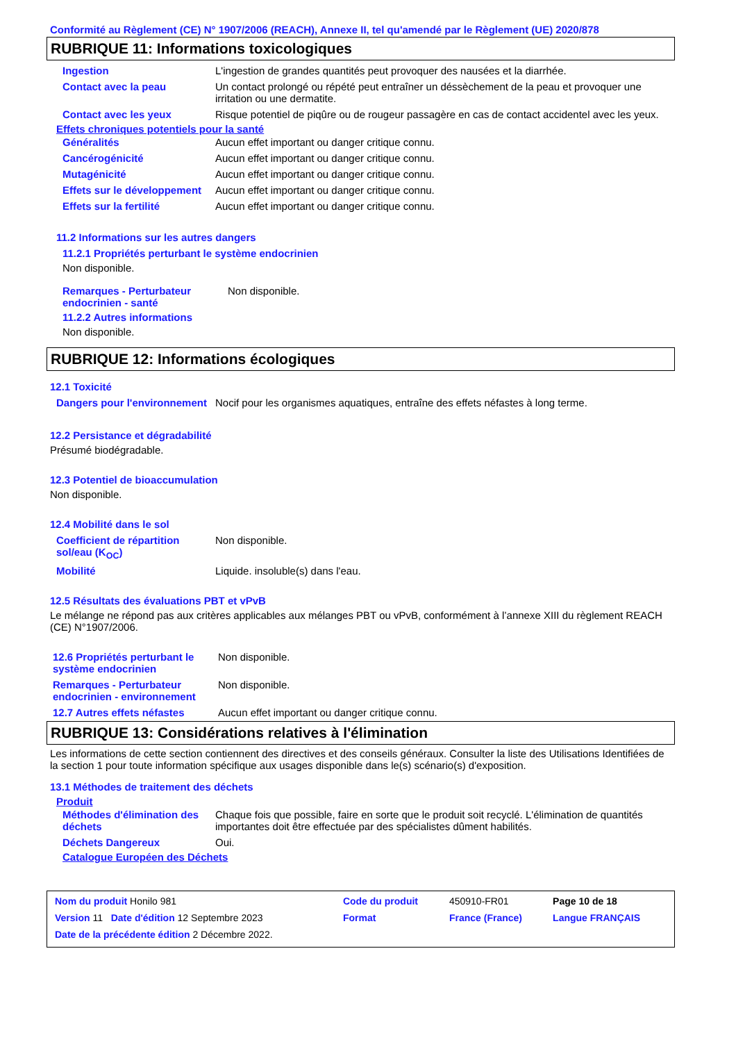Conformité au Règlement (CE) N° 1907/2006 (REACH), Annexe II, tel qu'amendé par le Règlement (UE) 2020/878
RUBRIQUE 11: Informations toxicologiques
| Ingestion | L'ingestion de grandes quantités peut provoquer des nausées et la diarrhée. |
| Contact avec la peau | Un contact prolongé ou répété peut entraîner un déssèchement de la peau et provoquer une irritation ou une dermatite. |
| Contact avec les yeux | Risque potentiel de piqûre ou de rougeur passagère en cas de contact accidentel avec les yeux. |
Effets chroniques potentiels pour la santé
| Généralités | Aucun effet important ou danger critique connu. |
| Cancérogénicité | Aucun effet important ou danger critique connu. |
| Mutagénicité | Aucun effet important ou danger critique connu. |
| Effets sur le développement | Aucun effet important ou danger critique connu. |
| Effets sur la fertilité | Aucun effet important ou danger critique connu. |
11.2 Informations sur les autres dangers
11.2.1 Propriétés perturbant le système endocrinien
Non disponible.
| Remarques - Perturbateur endocrinien - santé | Non disponible. |
11.2.2 Autres informations
Non disponible.
RUBRIQUE 12: Informations écologiques
12.1 Toxicité
| Dangers pour l'environnement | Nocif pour les organismes aquatiques, entraîne des effets néfastes à long terme. |
12.2 Persistance et dégradabilité
Présumé biodégradable.
12.3 Potentiel de bioaccumulation
Non disponible.
12.4 Mobilité dans le sol
| Coefficient de répartition sol/eau (K<sub>OC</sub>) | Non disponible. |
| Mobilité | Liquide. insoluble(s) dans l'eau. |
12.5 Résultats des évaluations PBT et vPvB
Le mélange ne répond pas aux critères applicables aux mélanges PBT ou vPvB, conformément à l’annexe XIII du règlement REACH (CE) N°1907/2006.
| 12.6 Propriétés perturbant le système endocrinien | Non disponible. |
| Remarques - Perturbateur endocrinien - environnement | Non disponible. |
| 12.7 Autres effets néfastes | Aucun effet important ou danger critique connu. |
RUBRIQUE 13: Considérations relatives à l'élimination
Les informations de cette section contiennent des directives et des conseils généraux. Consulter la liste des Utilisations Identifiées de la section 1 pour toute information spécifique aux usages disponible dans le(s) scénario(s) d'exposition.
13.1 Méthodes de traitement des déchets
Produit
| Méthodes d'élimination des déchets | Chaque fois que possible, faire en sorte que le produit soit recyclé. L'élimination de quantités importantes doit être effectuée par des spécialistes dûment habilités. |
| Déchets Dangereux | Oui. |
Catalogue Européen des Déchets
| Nom du produit Honilo 981 | Code du produit | 450910-FR01 | Page 10 de 18 |
| Version 11 Date d'édition 12 Septembre 2023 | Format | France (France) | Langue FRANÇAIS |
| Date de la précédente édition 2 Décembre 2022. | | | |